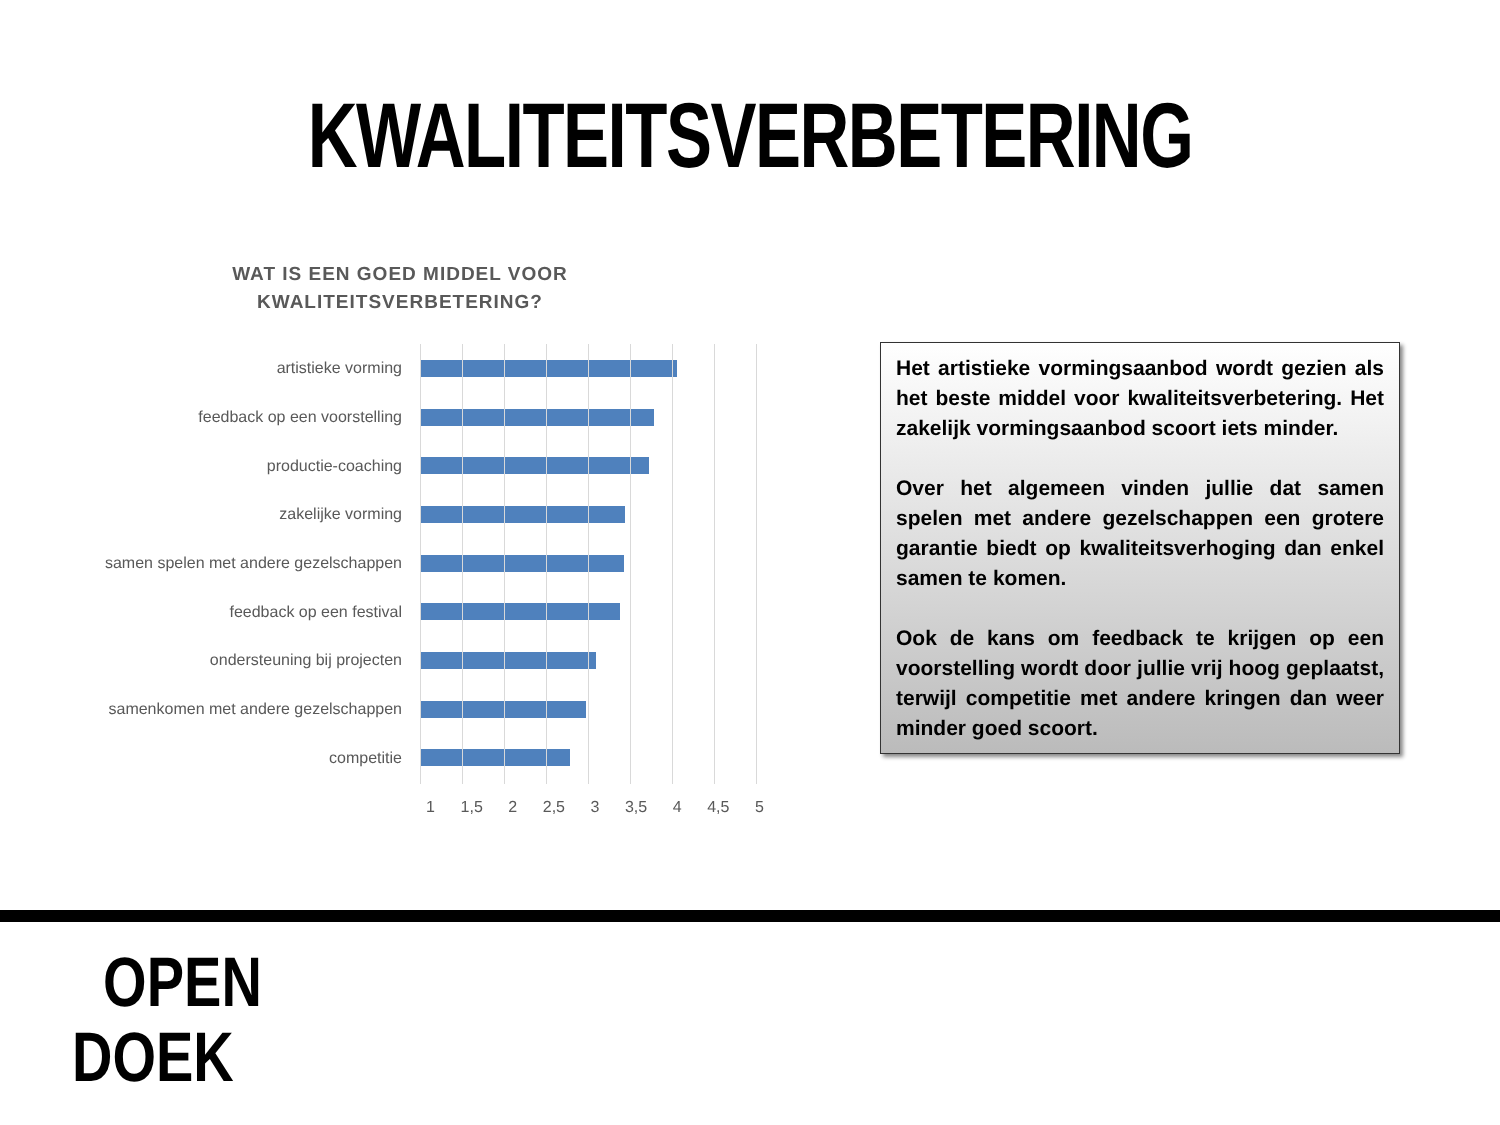KWALITEITSVERBETERING
WAT IS EEN GOED MIDDEL VOOR KWALITEITSVERBETERING?
artistieke vorming
feedback op een voorstelling
productie-coaching
zakelijke vorming
samen spelen met andere gezelschappen
feedback op een festival
ondersteuning bij projecten
samenkomen met andere gezelschappen
competitie
1 1,5 2 2,5 3 3,5 4 4,5 5
Het artistieke vormingsaanbod wordt gezien als het beste middel voor kwaliteitsverbetering. Het zakelijk vormingsaanbod scoort iets minder.
Over het algemeen vinden jullie dat samen spelen met andere gezelschappen een grotere garantie biedt op kwaliteitsverhoging dan enkel samen te komen.
Ook de kans om feedback te krijgen op een voorstelling wordt door jullie vrij hoog geplaatst, terwijl competitie met andere kringen dan weer minder goed scoort.
OPEN
DOEK